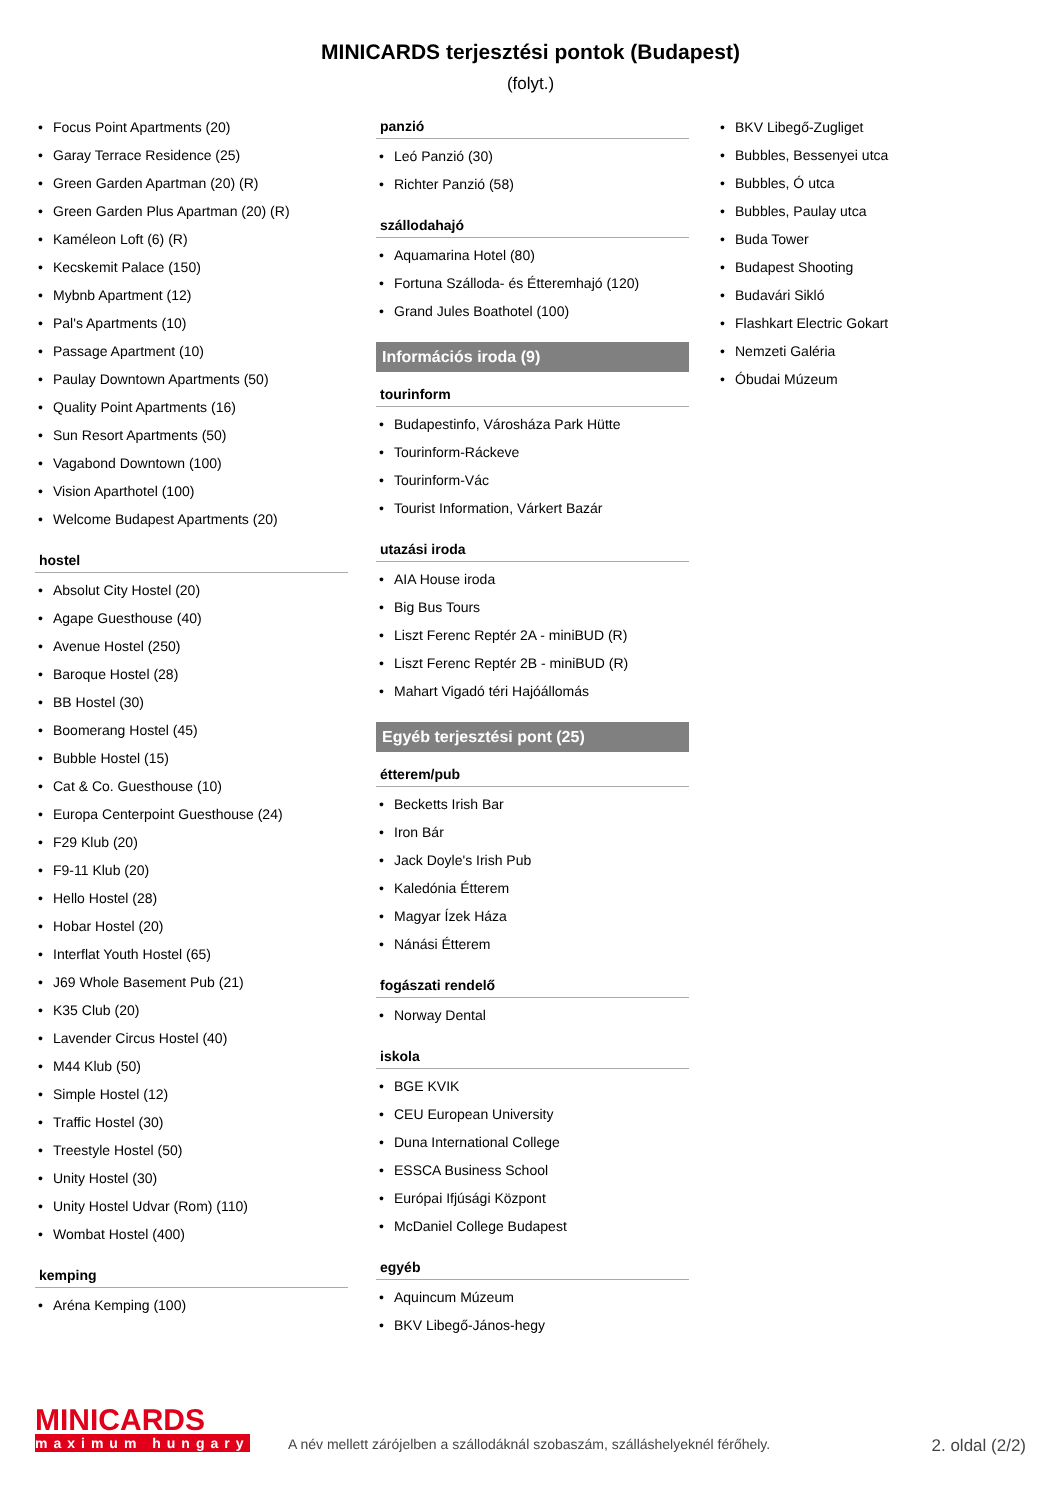MINICARDS terjesztési pontok (Budapest)
(folyt.)
Focus Point Apartments (20)
Garay Terrace Residence (25)
Green Garden Apartman (20) (R)
Green Garden Plus Apartman (20) (R)
Kaméleon Loft (6) (R)
Kecskemit Palace (150)
Mybnb Apartment (12)
Pal's Apartments (10)
Passage Apartment (10)
Paulay Downtown Apartments (50)
Quality Point Apartments (16)
Sun Resort Apartments (50)
Vagabond Downtown (100)
Vision Aparthotel (100)
Welcome Budapest Apartments (20)
hostel
Absolut City Hostel (20)
Agape Guesthouse (40)
Avenue Hostel (250)
Baroque Hostel (28)
BB Hostel (30)
Boomerang Hostel (45)
Bubble Hostel (15)
Cat & Co. Guesthouse (10)
Europa Centerpoint Guesthouse (24)
F29 Klub (20)
F9-11 Klub (20)
Hello Hostel (28)
Hobar Hostel (20)
Interflat Youth Hostel (65)
J69 Whole Basement Pub (21)
K35 Club (20)
Lavender Circus Hostel (40)
M44 Klub (50)
Simple Hostel (12)
Traffic Hostel (30)
Treestyle Hostel (50)
Unity Hostel (30)
Unity Hostel Udvar (Rom) (110)
Wombat Hostel (400)
kemping
Aréna Kemping (100)
panzió
Leó Panzió (30)
Richter Panzió (58)
szállodahajó
Aquamarina Hotel (80)
Fortuna Szálloda- és Étteremhajó (120)
Grand Jules Boathotel (100)
Információs iroda (9)
tourinform
Budapestinfo, Városháza Park Hütte
Tourinform-Ráckeve
Tourinform-Vác
Tourist Information, Várkert Bazár
utazási iroda
AIA House iroda
Big Bus Tours
Liszt Ferenc Reptér 2A - miniBUD (R)
Liszt Ferenc Reptér 2B - miniBUD (R)
Mahart Vigadó téri Hajóállomás
Egyéb terjesztési pont (25)
étterem/pub
Becketts Irish Bar
Iron Bár
Jack Doyle's Irish Pub
Kaledónia Étterem
Magyar Ízek Háza
Nánási Étterem
fogászati rendelő
Norway Dental
iskola
BGE KVIK
CEU European University
Duna International College
ESSCA Business School
Európai Ifjúsági Központ
McDaniel College Budapest
egyéb
Aquincum Múzeum
BKV Libegő-János-hegy
BKV Libegő-Zugliget
Bubbles, Bessenyei utca
Bubbles, Ó utca
Bubbles, Paulay utca
Buda Tower
Budapest Shooting
Budavári Sikló
Flashkart Electric Gokart
Nemzeti Galéria
Óbudai Múzeum
MINICARDS
maximum hungary
A név mellett zárójelben a szállodáknál szobaszám, szálláshelyeknél férőhely.
2. oldal (2/2)